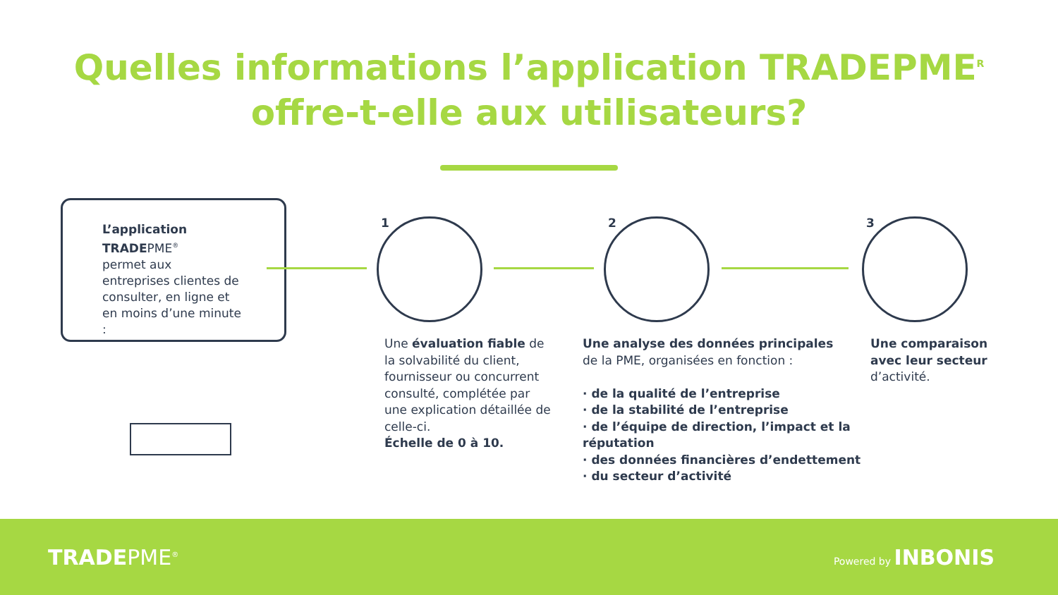Quelles informations l’application TRADEPME<sup>R</sup>
offre-t-elle aux utilisateurs?
L’application
TRADEPME<sup>®</sup>
permet aux
entreprises clientes de
consulter, en ligne et
en moins d’une minute
:
1 2 3
Une évaluation fiable de la solvabilité du client, fournisseur ou concurrent consulté, complétée par une explication détaillée de celle-ci.
Échelle de 0 à 10.
Une analyse des données principales
de la PME, organisées en fonction :
· de la qualité de l’entreprise
· de la stabilité de l’entreprise
· de l’équipe de direction, l’impact et la réputation
· des données financières d’endettement
· du secteur d’activité
Une comparaison avec leur secteur d’activité.
TRADEPME<sup>®</sup>
Powered by INBONIS